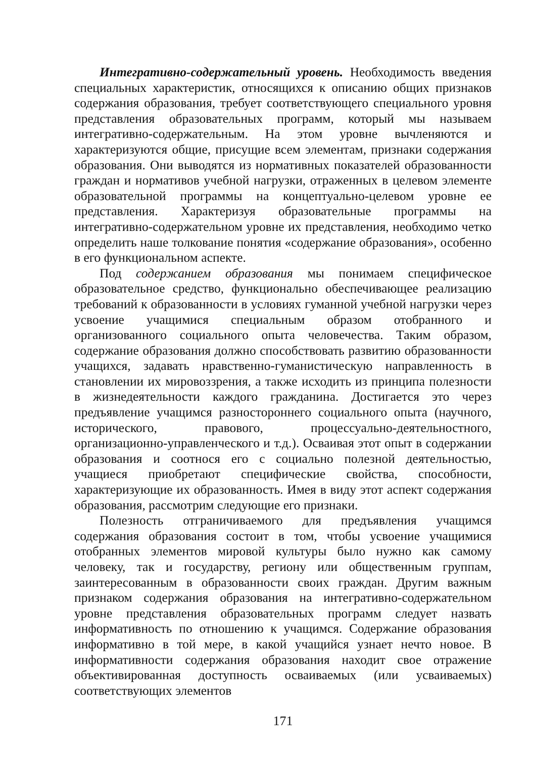Интегративно-содержательный уровень. Необходимость введения специальных характеристик, относящихся к описанию общих признаков содержания образования, требует соответствующего специального уровня представления образовательных программ, который мы называем интегративно-содержательным. На этом уровне вычленяются и характеризуются общие, присущие всем элементам, признаки содержания образования. Они выводятся из нормативных показателей образованности граждан и нормативов учебной нагрузки, отраженных в целевом элементе образовательной программы на концептуально-целевом уровне ее представления. Характеризуя образовательные программы на интегративно-содержательном уровне их представления, необходимо четко определить наше толкование понятия «содержание образования», особенно в его функциональном аспекте.
Под содержанием образования мы понимаем специфическое образовательное средство, функционально обеспечивающее реализацию требований к образованности в условиях гуманной учебной нагрузки через усвоение учащимися специальным образом отобранного и организованного социального опыта человечества. Таким образом, содержание образования должно способствовать развитию образованности учащихся, задавать нравственно-гуманистическую направленность в становлении их мировоззрения, а также исходить из принципа полезности в жизнедеятельности каждого гражданина. Достигается это через предъявление учащимся разностороннего социального опыта (научного, исторического, правового, процессуально-деятельностного, организационно-управленческого и т.д.). Осваивая этот опыт в содержании образования и соотнося его с социально полезной деятельностью, учащиеся приобретают специфические свойства, способности, характеризующие их образованность. Имея в виду этот аспект содержания образования, рассмотрим следующие его признаки.
Полезность отграничиваемого для предъявления учащимся содержания образования состоит в том, чтобы усвоение учащимися отобранных элементов мировой культуры было нужно как самому человеку, так и государству, региону или общественным группам, заинтересованным в образованности своих граждан. Другим важным признаком содержания образования на интегративно-содержательном уровне представления образовательных программ следует назвать информативность по отношению к учащимся. Содержание образования информативно в той мере, в какой учащийся узнает нечто новое. В информативности содержания образования находит свое отражение объективированная доступность осваиваемых (или усваиваемых) соответствующих элементов
171